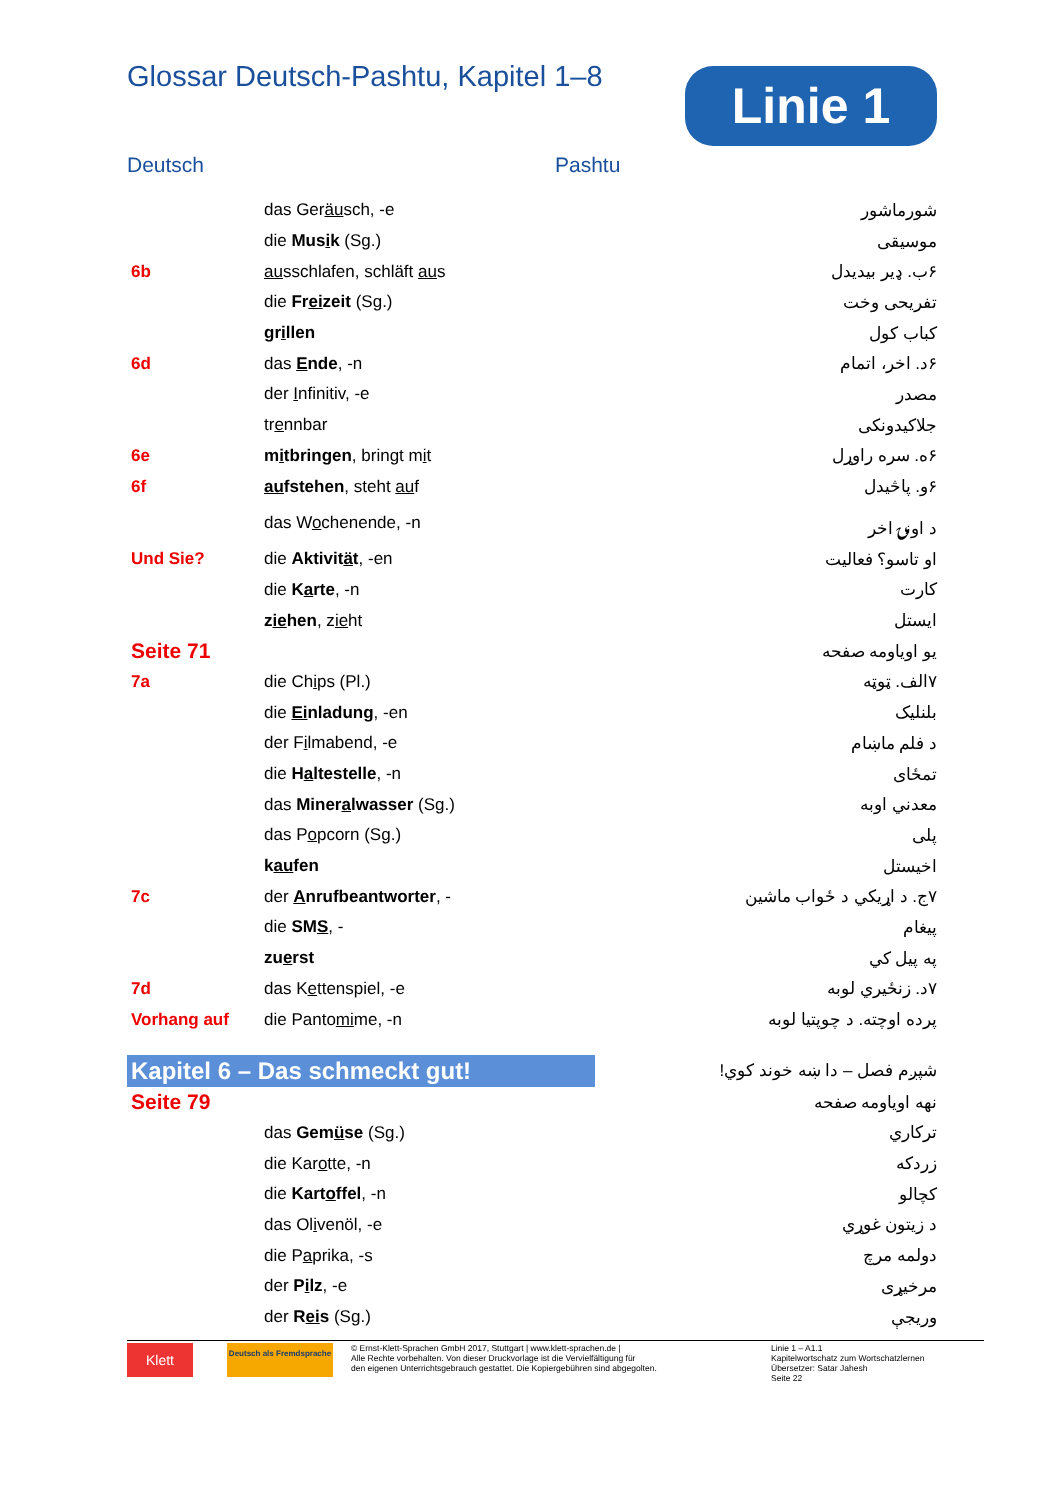Glossar Deutsch-Pashtu, Kapitel 1–8
Linie 1
Deutsch Pashtu
| | das Ger äu sch, -e | شورماشور |
| | die Mus i k (Sg.) | موسيقی |
| 6b | au sschlafen, schläft au s | ۶ب. ډیر بیدیدل |
| | die Fr ei zeit (Sg.) | تفريحی وخت |
| | gr i llen | کباب کول |
| 6d | das E nde , -n | ۶د. اخر، اتمام |
| | der I nfinitiv, -e | مصدر |
| | tr e nnbar | جلاکیدونکی |
| 6e | m i tbringen , bringt m i t | ۶ه. سره راوړل |
| 6f | au fstehen , steht au f | ۶و. پاڅیدل |
| | das W o chenende, -n | د اونۍ اخر |
| Und Sie? | die Aktivit ä t , -en | او تاسو؟ فعاليت |
| | die K a rte , -n | کارت |
| | z ie hen , z ie ht | ایستل |
| Seite 71 | | یو اویاومه صفحه |
| 7a | die Ch i ps (Pl.) | ۷الف. ټوټه |
| | die Ei nladung , -en | بلنلیک |
| | der F i lmabend, -e | د فلم ماښام |
| | die H a ltestelle , -n | تمځای |
| | das Miner a lwasser (Sg.) | معدني اوبه |
| | das P o pcorn (Sg.) | پلی |
| | k au fen | اخيستل |
| 7c | der A nrufbeantworter , - | ۷ج. د اړيکي د ځواب ماشين |
| | die SM S , - | پيغام |
| | zu e rst | په پيل کي |
| 7d | das K e ttenspiel, -e | ۷د. زنځیري لوبه |
| Vorhang auf | die Panto mi me, -n | پرده اوچته. د چوپتيا لوبه |
| Kapitel 6 – Das schmeckt gut! | | شپږم فصل – دا ښه خوند کوي! |
| Seite 79 | | نهه اویاومه صفحه |
| | das Gem ü se (Sg.) | ترکاري |
| | die Kar o tte, -n | زردکه |
| | die Kart o ffel , -n | کچالو |
| | das Ol i venöl, -e | د زيتون غوړي |
| | die P a prika, -s | دولمه مرچ |
| | der P i lz , -e | مرخيړی |
| | der R ei s (Sg.) | وريجې |
Klett
Deutsch als Fremdsprache
© Ernst-Klett-Sprachen GmbH 2017, Stuttgart | www.klett-sprachen.de |
Alle Rechte vorbehalten. Von dieser Druckvorlage ist die Vervielfältigung für
den eigenen Unterrichtsgebrauch gestattet. Die Kopiergebühren sind abgegolten.
Linie 1 – A1.1
Kapitelwortschatz zum Wortschatzlernen
Übersetzer: Satar Jahesh
Seite 22